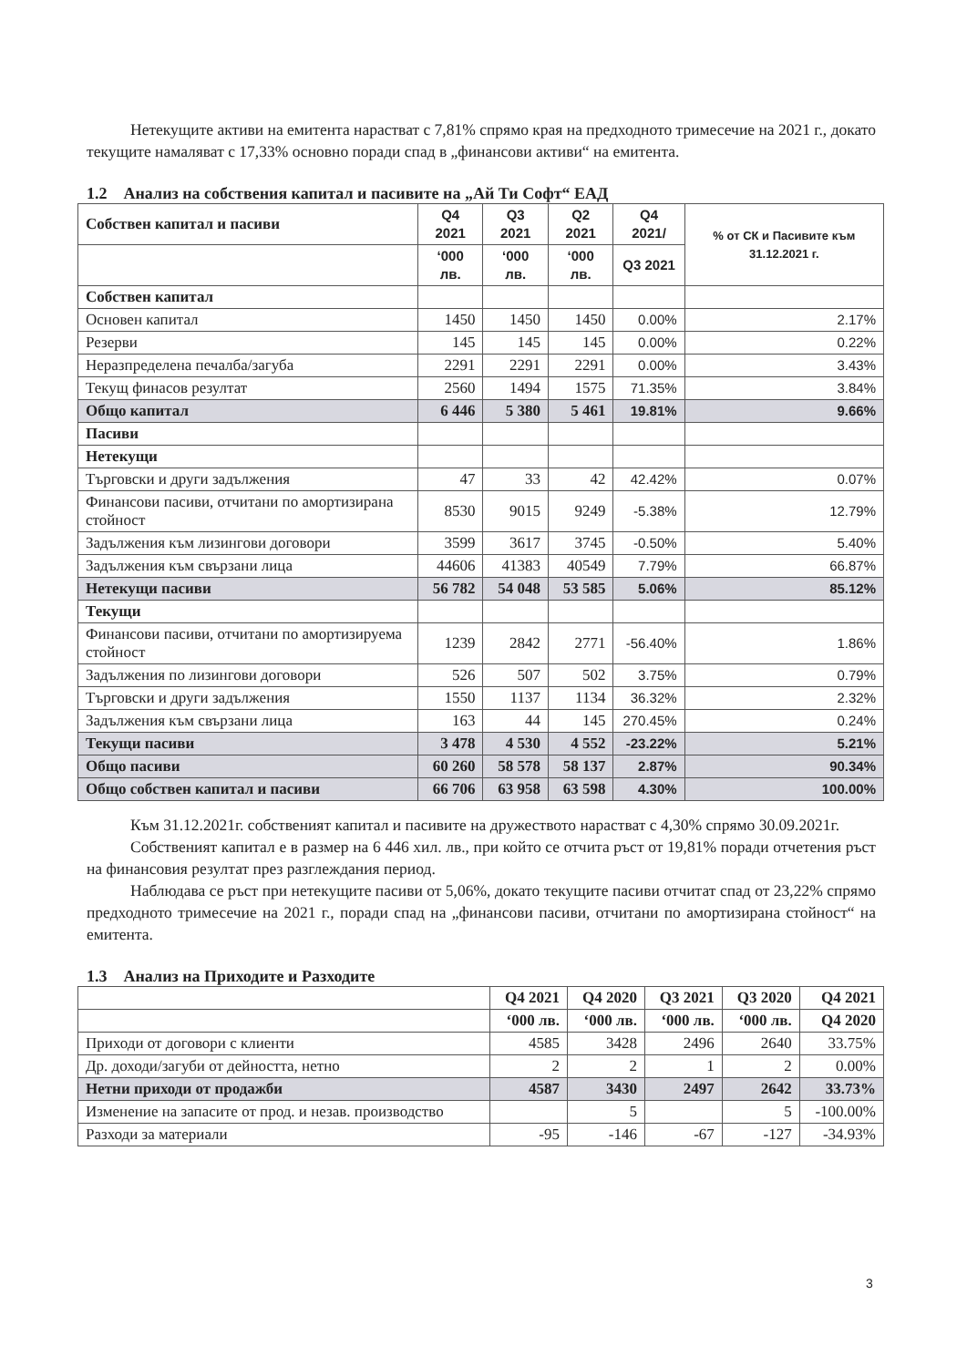Нетекущите активи на емитента нарастват с 7,81% спрямо края на предходното тримесечие на 2021 г., докато текущите намаляват с 17,33% основно поради спад в „финансови активи“ на емитента.
1.2 Анализ на собствения капитал и пасивите на „Ай Ти Софт“ ЕАД
| Собствен капитал и пасиви | Q4 2021 | Q3 2021 | Q2 2021 | Q4 2021/ | % от СК и Пасивите към 31.12.2021 г. |
| --- | --- | --- | --- | --- | --- |
| | ‘000 лв. | ‘000 лв. | ‘000 лв. | Q3 2021 | |
| Собствен капитал | | | | | |
| Основен капитал | 1450 | 1450 | 1450 | 0.00% | 2.17% |
| Резерви | 145 | 145 | 145 | 0.00% | 0.22% |
| Неразпределена печалба/загуба | 2291 | 2291 | 2291 | 0.00% | 3.43% |
| Текущ финасов резултат | 2560 | 1494 | 1575 | 71.35% | 3.84% |
| Общо капитал | 6 446 | 5 380 | 5 461 | 19.81% | 9.66% |
| Пасиви | | | | | |
| Нетекущи | | | | | |
| Търговски и други задължения | 47 | 33 | 42 | 42.42% | 0.07% |
| Финансови пасиви, отчитани по амортизирана стойност | 8530 | 9015 | 9249 | -5.38% | 12.79% |
| Задължения към лизингови договори | 3599 | 3617 | 3745 | -0.50% | 5.40% |
| Задължения към свързани лица | 44606 | 41383 | 40549 | 7.79% | 66.87% |
| Нетекущи пасиви | 56 782 | 54 048 | 53 585 | 5.06% | 85.12% |
| Текущи | | | | | |
| Финансови пасиви, отчитани по амортизируема стойност | 1239 | 2842 | 2771 | -56.40% | 1.86% |
| Задължения по лизингови договори | 526 | 507 | 502 | 3.75% | 0.79% |
| Търговски и други задължения | 1550 | 1137 | 1134 | 36.32% | 2.32% |
| Задължения към свързани лица | 163 | 44 | 145 | 270.45% | 0.24% |
| Текущи пасиви | 3 478 | 4 530 | 4 552 | -23.22% | 5.21% |
| Общо пасиви | 60 260 | 58 578 | 58 137 | 2.87% | 90.34% |
| Общо собствен капитал и пасиви | 66 706 | 63 958 | 63 598 | 4.30% | 100.00% |
Към 31.12.2021г. собственият капитал и пасивите на дружеството нарастват с 4,30% спрямо 30.09.2021г.
Собственият капитал е в размер на 6 446 хил. лв., при който се отчита ръст от 19,81% поради отчетения ръст на финансовия резултат през разглеждания период.
Наблюдава се ръст при нетекущите пасиви от 5,06%, докато текущите пасиви отчитат спад от 23,22% спрямо предходното тримесечие на 2021 г., поради спад на „финансови пасиви, отчитани по амортизирана стойност“ на емитента.
1.3 Анализ на Приходите и Разходите
| | Q4 2021 | Q4 2020 | Q3 2021 | Q3 2020 | Q4 2021 |
| --- | --- | --- | --- | --- | --- |
| | ‘000 лв. | ‘000 лв. | ‘000 лв. | ‘000 лв. | Q4 2020 |
| Приходи от договори с клиенти | 4585 | 3428 | 2496 | 2640 | 33.75% |
| Др. доходи/загуби от дейността, нетно | 2 | 2 | 1 | 2 | 0.00% |
| Нетни приходи от продажби | 4587 | 3430 | 2497 | 2642 | 33.73% |
| Изменение на запасите от прод. и незав. производство | | 5 | | 5 | -100.00% |
| Разходи за материали | -95 | -146 | -67 | -127 | -34.93% |
3